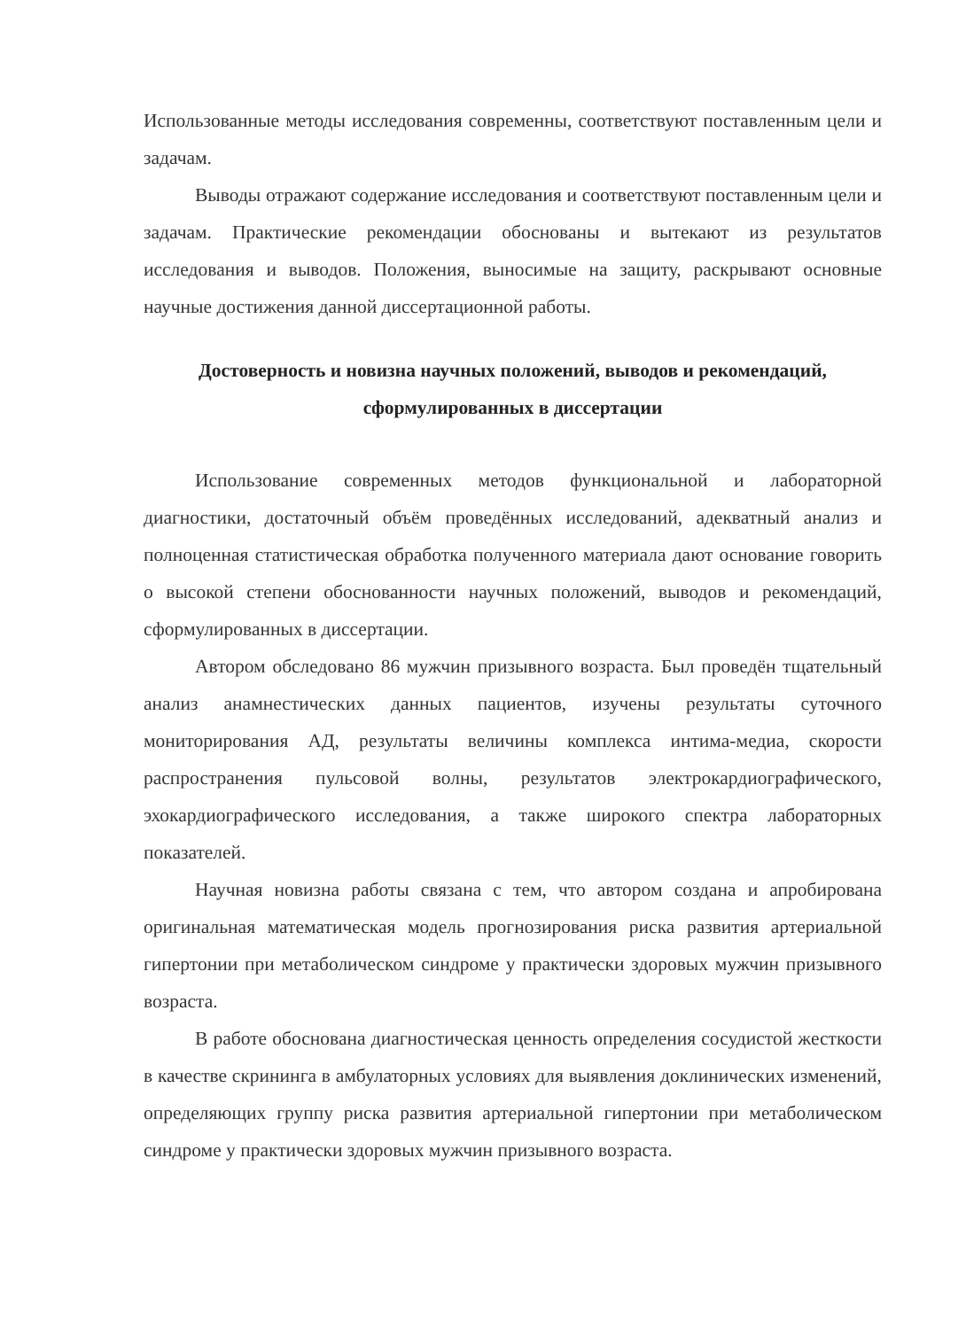Использованные методы исследования современны, соответствуют поставленным цели и задачам.
Выводы отражают содержание исследования и соответствуют поставленным цели и задачам. Практические рекомендации обоснованы и вытекают из результатов исследования и выводов. Положения, выносимые на защиту, раскрывают основные научные достижения данной диссертационной работы.
Достоверность и новизна научных положений, выводов и рекомендаций, сформулированных в диссертации
Использование современных методов функциональной и лабораторной диагностики, достаточный объём проведённых исследований, адекватный анализ и полноценная статистическая обработка полученного материала дают основание говорить о высокой степени обоснованности научных положений, выводов и рекомендаций, сформулированных в диссертации.
Автором обследовано 86 мужчин призывного возраста. Был проведён тщательный анализ анамнестических данных пациентов, изучены результаты суточного мониторирования АД, результаты величины комплекса интима-медиа, скорости распространения пульсовой волны, результатов электрокардиографического, эхокардиографического исследования, а также широкого спектра лабораторных показателей.
Научная новизна работы связана с тем, что автором создана и апробирована оригинальная математическая модель прогнозирования риска развития артериальной гипертонии при метаболическом синдроме у практически здоровых мужчин призывного возраста.
В работе обоснована диагностическая ценность определения сосудистой жесткости в качестве скрининга в амбулаторных условиях для выявления доклинических изменений, определяющих группу риска развития артериальной гипертонии при метаболическом синдроме у практически здоровых мужчин призывного возраста.